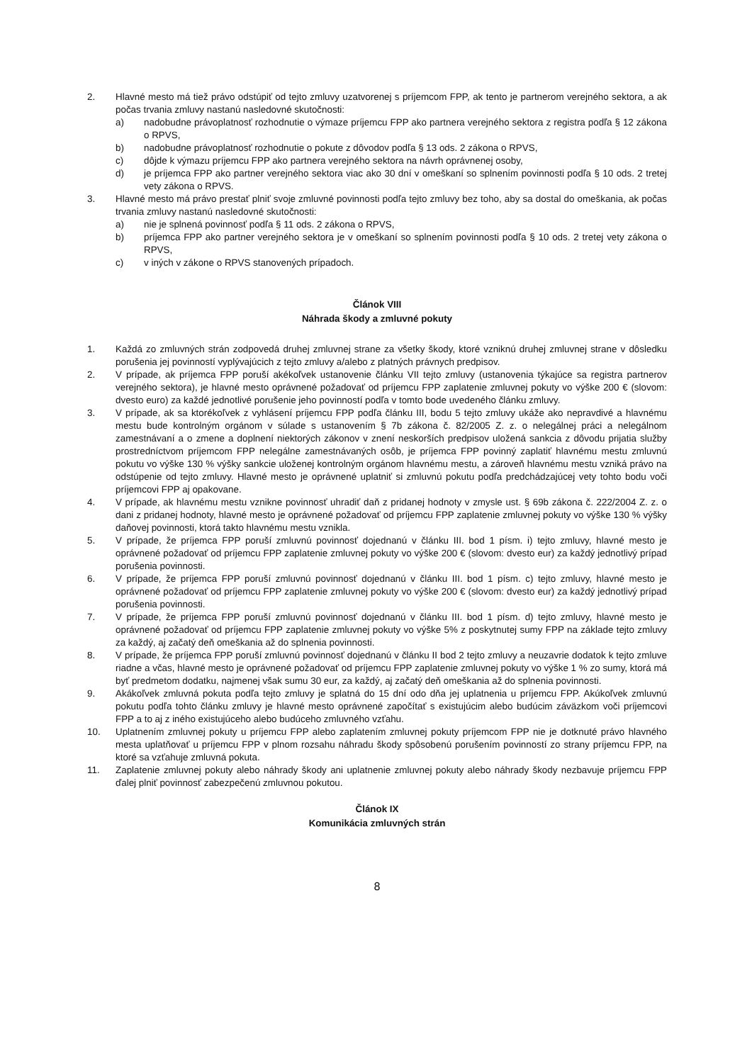2. Hlavné mesto má tiež právo odstúpiť od tejto zmluvy uzatvorenej s príjemcom FPP, ak tento je partnerom verejného sektora, a ak počas trvania zmluvy nastanú nasledovné skutočnosti:
a) nadobudne právoplatnosť rozhodnutie o výmaze príjemcu FPP ako partnera verejného sektora z registra podľa § 12 zákona o RPVS,
b) nadobudne právoplatnosť rozhodnutie o pokute z dôvodov podľa § 13 ods. 2 zákona o RPVS,
c) dôjde k výmazu príjemcu FPP ako partnera verejného sektora na návrh oprávnenej osoby,
d) je príjemca FPP ako partner verejného sektora viac ako 30 dní v omeškaní so splnením povinnosti podľa § 10 ods. 2 tretej vety zákona o RPVS.
3. Hlavné mesto má právo prestať plniť svoje zmluvné povinnosti podľa tejto zmluvy bez toho, aby sa dostal do omeškania, ak počas trvania zmluvy nastanú nasledovné skutočnosti:
a) nie je splnená povinnosť podľa § 11 ods. 2 zákona o RPVS,
b) príjemca FPP ako partner verejného sektora je v omeškaní so splnením povinnosti podľa § 10 ods. 2 tretej vety zákona o RPVS,
c) v iných v zákone o RPVS stanovených prípadoch.
Článok VIII
Náhrada škody a zmluvné pokuty
1. Každá zo zmluvných strán zodpovedá druhej zmluvnej strane za všetky škody, ktoré vzniknú druhej zmluvnej strane v dôsledku porušenia jej povinností vyplývajúcich z tejto zmluvy a/alebo z platných právnych predpisov.
2. V prípade, ak príjemca FPP poruší akékoľvek ustanovenie článku VII tejto zmluvy (ustanovenia týkajúce sa registra partnerov verejného sektora), je hlavné mesto oprávnené požadovať od príjemcu FPP zaplatenie zmluvnej pokuty vo výške 200 € (slovom: dvesto euro) za každé jednotlivé porušenie jeho povinností podľa v tomto bode uvedeného článku zmluvy.
3. V prípade, ak sa ktorékoľvek z vyhlásení príjemcu FPP podľa článku III, bodu 5 tejto zmluvy ukáže ako nepravdivé a hlavnému mestu bude kontrolným orgánom v súlade s ustanovením § 7b zákona č. 82/2005 Z. z. o nelegálnej práci a nelegálnom zamestnávaní a o zmene a doplnení niektorých zákonov v znení neskorších predpisov uložená sankcia z dôvodu prijatia služby prostredníctvom príjemcom FPP nelegálne zamestnávaných osôb, je príjemca FPP povinný zaplatiť hlavnému mestu zmluvnú pokutu vo výške 130 % výšky sankcie uloženej kontrolným orgánom hlavnému mestu, a zároveň hlavnému mestu vzniká právo na odstúpenie od tejto zmluvy. Hlavné mesto je oprávnené uplatniť si zmluvnú pokutu podľa predchádzajúcej vety tohto bodu voči príjemcovi FPP aj opakovane.
4. V prípade, ak hlavnému mestu vznikne povinnosť uhradiť daň z pridanej hodnoty v zmysle ust. § 69b zákona č. 222/2004 Z. z. o dani z pridanej hodnoty, hlavné mesto je oprávnené požadovať od príjemcu FPP zaplatenie zmluvnej pokuty vo výške 130 % výšky daňovej povinnosti, ktorá takto hlavnému mestu vznikla.
5. V prípade, že príjemca FPP poruší zmluvnú povinnosť dojednanú v článku III. bod 1 písm. i) tejto zmluvy, hlavné mesto je oprávnené požadovať od príjemcu FPP zaplatenie zmluvnej pokuty vo výške 200 € (slovom: dvesto eur) za každý jednotlivý prípad porušenia povinnosti.
6. V prípade, že príjemca FPP poruší zmluvnú povinnosť dojednanú v článku III. bod 1 písm. c) tejto zmluvy, hlavné mesto je oprávnené požadovať od príjemcu FPP zaplatenie zmluvnej pokuty vo výške 200 € (slovom: dvesto eur) za každý jednotlivý prípad porušenia povinnosti.
7. V prípade, že príjemca FPP poruší zmluvnú povinnosť dojednanú v článku III. bod 1 písm. d) tejto zmluvy, hlavné mesto je oprávnené požadovať od príjemcu FPP zaplatenie zmluvnej pokuty vo výške 5% z poskytnutej sumy FPP na základe tejto zmluvy za každý, aj začatý deň omeškania až do splnenia povinnosti.
8. V prípade, že príjemca FPP poruší zmluvnú povinnosť dojednanú v článku II bod 2 tejto zmluvy a neuzavrie dodatok k tejto zmluve riadne a včas, hlavné mesto je oprávnené požadovať od príjemcu FPP zaplatenie zmluvnej pokuty vo výške 1 % zo sumy, ktorá má byť predmetom dodatku, najmenej však sumu 30 eur, za každý, aj začatý deň omeškania až do splnenia povinnosti.
9. Akákoľvek zmluvná pokuta podľa tejto zmluvy je splatná do 15 dní odo dňa jej uplatnenia u príjemcu FPP. Akúkoľvek zmluvnú pokutu podľa tohto článku zmluvy je hlavné mesto oprávnené započítať s existujúcim alebo budúcim záväzkom voči príjemcovi FPP a to aj z iného existujúceho alebo budúceho zmluvného vzťahu.
10. Uplatnením zmluvnej pokuty u príjemcu FPP alebo zaplatením zmluvnej pokuty príjemcom FPP nie je dotknuté právo hlavného mesta uplatňovať u príjemcu FPP v plnom rozsahu náhradu škody spôsobenú porušením povinností zo strany príjemcu FPP, na ktoré sa vzťahuje zmluvná pokuta.
11. Zaplatenie zmluvnej pokuty alebo náhrady škody ani uplatnenie zmluvnej pokuty alebo náhrady škody nezbavuje príjemcu FPP ďalej plniť povinnosť zabezpečenú zmluvnou pokutou.
Článok IX
Komunikácia zmluvných strán
8